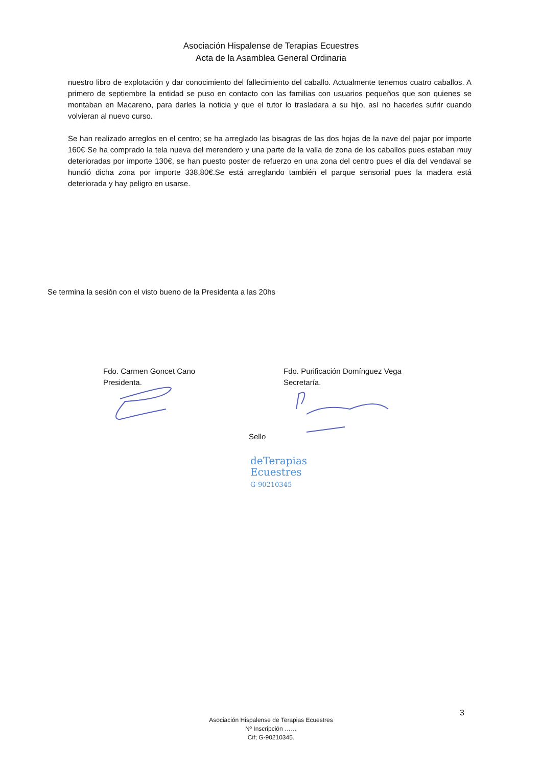Asociación Hispalense de Terapias Ecuestres
Acta de la Asamblea General Ordinaria
nuestro libro de explotación y dar conocimiento del fallecimiento del caballo. Actualmente tenemos cuatro caballos. A primero de septiembre la entidad se puso en contacto con las familias con usuarios pequeños que son quienes se montaban en Macareno, para darles la noticia y que el tutor lo trasladara a su hijo, así no hacerles sufrir cuando volvieran al nuevo curso.
Se han realizado arreglos en el centro; se ha arreglado las bisagras de las dos hojas de la nave del pajar por importe 160€ Se ha comprado la tela nueva del merendero y una parte de la valla de zona de los caballos pues estaban muy deterioradas por importe 130€, se han puesto poster de refuerzo en una zona del centro pues el día del vendaval se hundió dicha zona por importe 338,80€.Se está arreglando también el parque sensorial pues la madera está deteriorada y hay peligro en usarse.
Se termina la sesión con el visto bueno de la Presidenta a las 20hs
Fdo. Carmen Goncet Cano
Presidenta.
Fdo. Purificación Domínguez Vega
Secretaría.
Sello
deTerapias
Ecuestres
G-90210345
3
Asociación Hispalense de Terapias Ecuestres
Nº Inscripción ……
Cif; G-90210345.